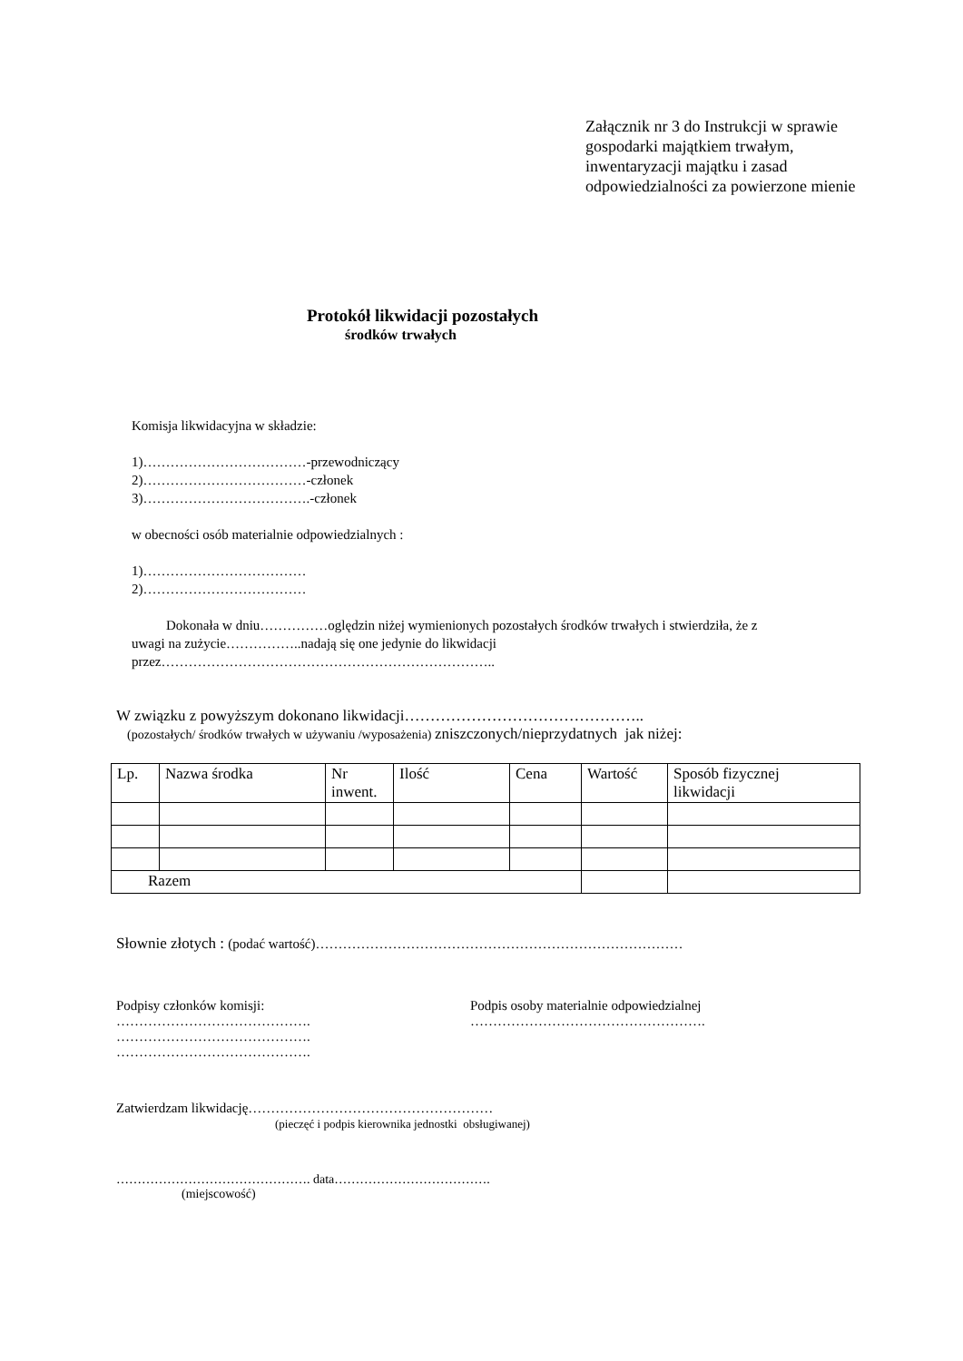Załącznik nr 3 do Instrukcji w sprawie
gospodarki majątkiem trwałym,
inwentaryzacji majątku i zasad
odpowiedzialności za powierzone mienie
Protokół likwidacji pozostałych
środków trwałych
Komisja likwidacyjna w składzie:
1)………………………………-przewodniczący
2)………………………………-członek
3)……………………………….-członek
w obecności osób materialnie odpowiedzialnych :
1)………………………………
2)………………………………
Dokonała w dniu……………oględzin niżej wymienionych pozostałych środków trwałych i stwierdziła, że z
uwagi na zużycie……………..nadają się one jedynie do likwidacji
przez………………………………………………………………..
W związku z powyższym dokonano likwidacji………………………………………..
(pozostałych/ środków trwałych w używaniu /wyposażenia) zniszczonych/nieprzydatnych jak niżej:
| Lp. | Nazwa środka | Nr inwent. | Ilość | Cena | Wartość | Sposób fizycznej likwidacji |
| Razem | | | | | | |
Słownie złotych : (podać wartość)………………………………………………………………………
Podpisy członków komisji:
…………………………………….
…………………………………….
…………………………………….
Podpis osoby materialnie odpowiedzialnej
…………………………………………….
Zatwierdzam likwidację………………………………………………
(pieczęć i podpis kierownika jednostki obsługiwanej)
………………………………………. data……………………………….
(miejscowość)